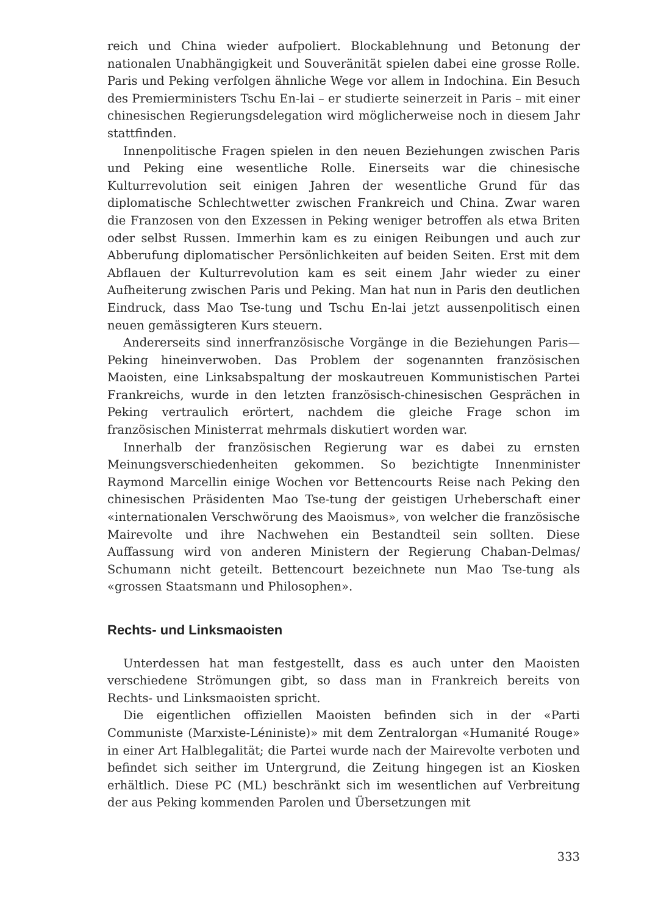reich und China wieder aufpoliert. Blockablehnung und Betonung der nationalen Unabhängigkeit und Souveränität spielen dabei eine grosse Rolle. Paris und Peking verfolgen ähnliche Wege vor allem in Indochina. Ein Besuch des Premierministers Tschu En-lai – er studierte seinerzeit in Paris – mit einer chinesischen Regierungsdelegation wird möglicherweise noch in diesem Jahr stattfinden.
Innenpolitische Fragen spielen in den neuen Beziehungen zwischen Paris und Peking eine wesentliche Rolle. Einerseits war die chinesische Kulturrevolution seit einigen Jahren der wesentliche Grund für das diplomatische Schlechtwetter zwischen Frankreich und China. Zwar waren die Franzosen von den Exzessen in Peking weniger betroffen als etwa Briten oder selbst Russen. Immerhin kam es zu einigen Reibungen und auch zur Abberufung diplomatischer Persönlichkeiten auf beiden Seiten. Erst mit dem Abflauen der Kulturrevolution kam es seit einem Jahr wieder zu einer Aufheiterung zwischen Paris und Peking. Man hat nun in Paris den deutlichen Eindruck, dass Mao Tse-tung und Tschu En-lai jetzt aussenpolitisch einen neuen gemässigteren Kurs steuern.
Andererseits sind innerfranzösische Vorgänge in die Beziehungen Paris—Peking hineinverwoben. Das Problem der sogenannten französischen Maoisten, eine Linksabspaltung der moskautreuen Kommunistischen Partei Frankreichs, wurde in den letzten französisch-chinesischen Gesprächen in Peking vertraulich erörtert, nachdem die gleiche Frage schon im französischen Ministerrat mehrmals diskutiert worden war.
Innerhalb der französischen Regierung war es dabei zu ernsten Meinungsverschiedenheiten gekommen. So bezichtigte Innenminister Raymond Marcellin einige Wochen vor Bettencourts Reise nach Peking den chinesischen Präsidenten Mao Tse-tung der geistigen Urheberschaft einer «internationalen Verschwörung des Maoismus», von welcher die französische Mairevolte und ihre Nachwehen ein Bestandteil sein sollten. Diese Auffassung wird von anderen Ministern der Regierung Chaban-Delmas/ Schumann nicht geteilt. Bettencourt bezeichnete nun Mao Tse-tung als «grossen Staatsmann und Philosophen».
Rechts- und Linksmaoisten
Unterdessen hat man festgestellt, dass es auch unter den Maoisten verschiedene Strömungen gibt, so dass man in Frankreich bereits von Rechts- und Linksmaoisten spricht.
Die eigentlichen offiziellen Maoisten befinden sich in der «Parti Communiste (Marxiste-Léniniste)» mit dem Zentralorgan «Humanité Rouge» in einer Art Halblegalität; die Partei wurde nach der Mairevolte verboten und befindet sich seither im Untergrund, die Zeitung hingegen ist an Kiosken erhältlich. Diese PC (ML) beschränkt sich im wesentlichen auf Verbreitung der aus Peking kommenden Parolen und Übersetzungen mit
333